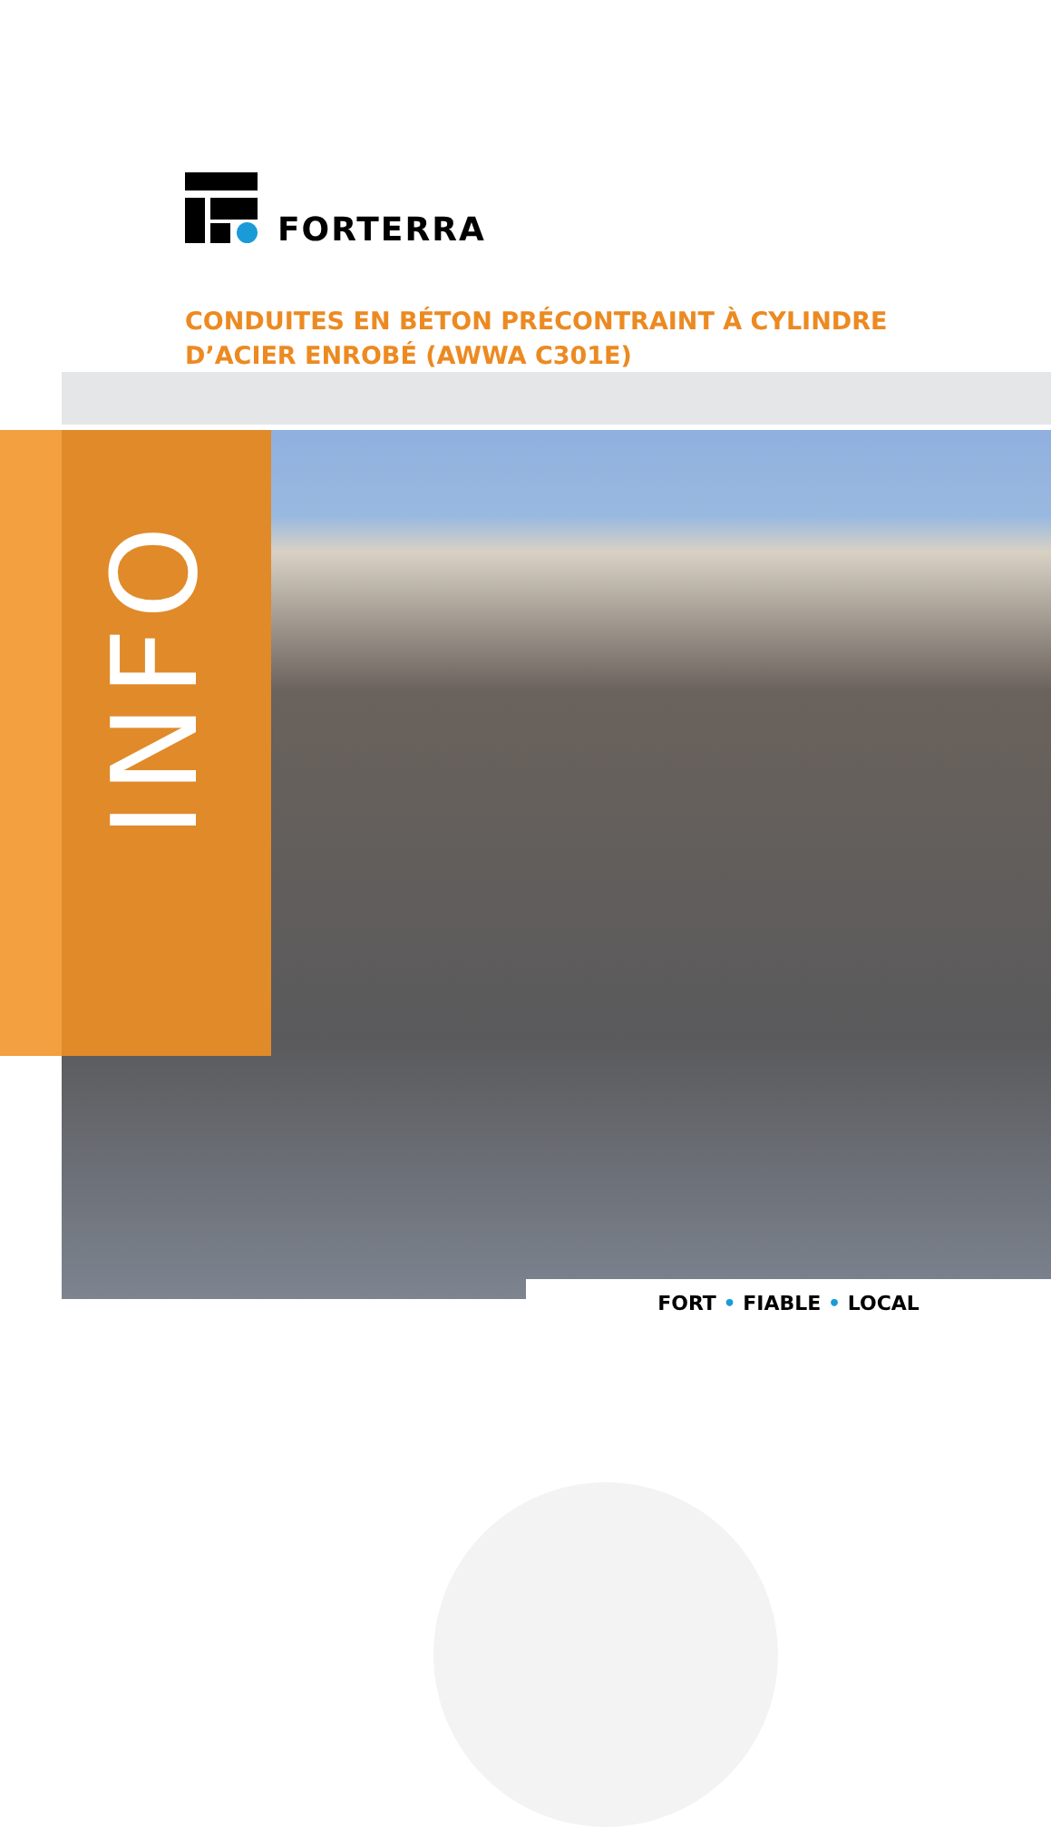FORTERRA
CONDUITES EN BÉTON PRÉCONTRAINT À CYLINDRE D’ACIER ENROBÉ (AWWA C301E)
INFO
FORT • FIABLE • LOCAL